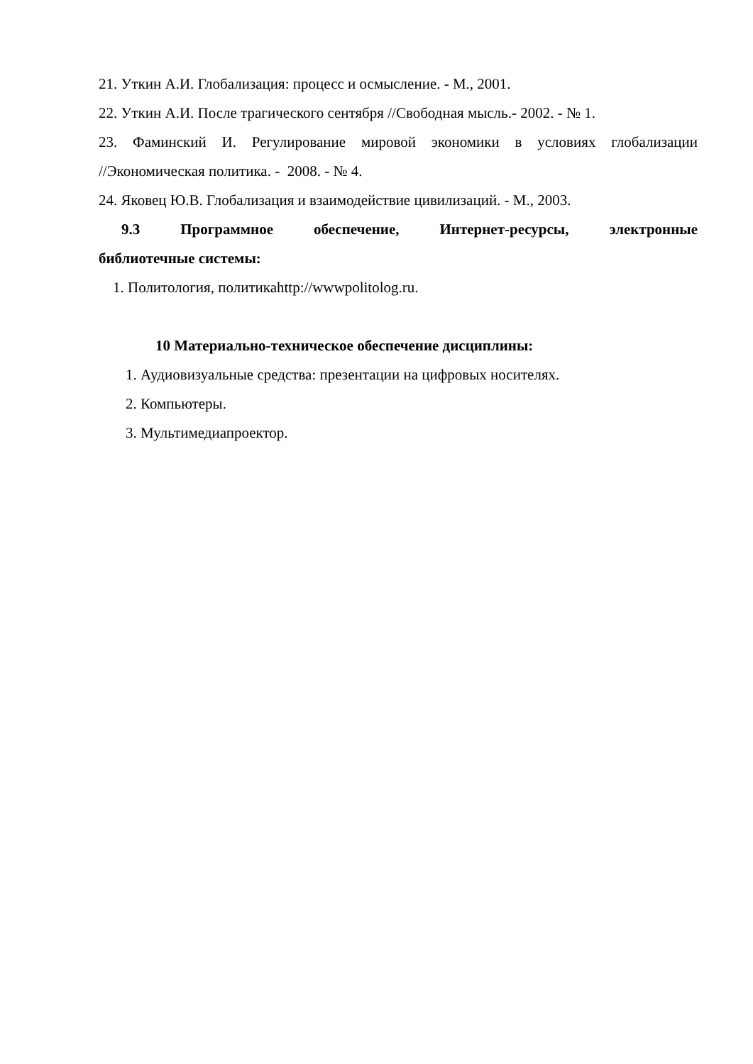21. Уткин А.И. Глобализация: процесс и осмысление. - М., 2001.
22. Уткин А.И. После трагического сентября //Свободная мысль.- 2002. - № 1.
23. Фаминский И. Регулирование мировой экономики в условиях глобализации
//Экономическая политика. - 2008. - № 4.
24. Яковец Ю.В. Глобализация и взаимодействие цивилизаций. - М., 2003.
9.3 Программное обеспечение, Интернет-ресурсы, электронные
библиотечные системы:
1. Политология, политикаhttp://wwwpolitolog.ru.
10 Материально-техническое обеспечение дисциплины:
1. Аудиовизуальные средства: презентации на цифровых носителях.
2. Компьютеры.
3. Мультимедиапроектор.